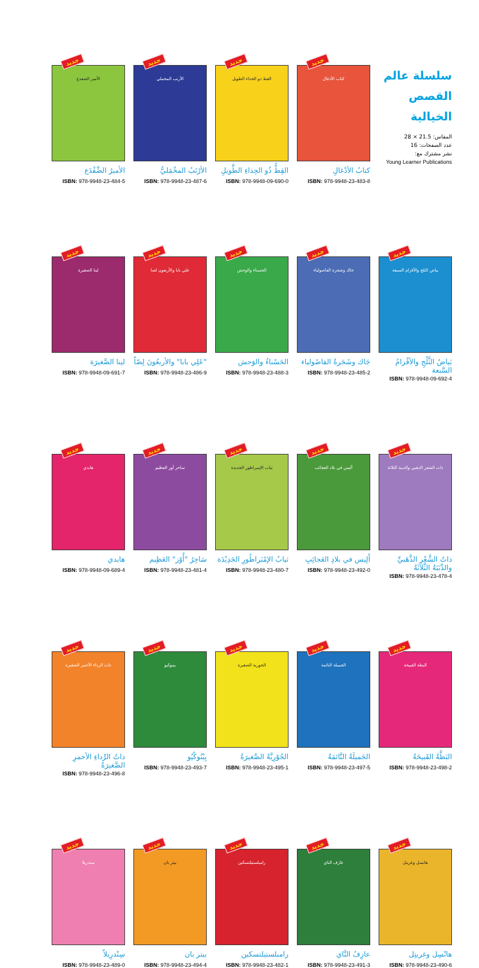سلسلة عالم القصص الخيالية
المقاس: 21.5 × 28
عدد الصفحات: 16
نشر مشترك مع:
Young Learner Publications
جديد
كتاب الأدغال
كتابُ الأدْغالِ
ISBN: 978-9948-23-483-8
جديد
القط ذو الحذاء الطويل
القِطُّ ذُو الحِذاءِ الطَّويلِ
ISBN: 978-9948-09-690-0
جديد
الأرنب المخملي
الأرْنَبُ المخْمَليُّ
ISBN: 978-9948-23-487-6
جديد
الأمير الضفدع
الأميرُ الضِّفْدَع
ISBN: 978-9948-23-484-5
جديد
بياض الثلج والأقزام السبعة
بَياضُ الثَّلْجِ والأقْزامُ السَّبعة
ISBN: 978-9948-09-692-4
جديد
جاك وشجرة الفاصولياء
جَاك وشَجَرةُ الفاصُولياء
ISBN: 978-9948-23-485-2
جديد
الحسناء والوحش
الحَسْناءُ والوَحش
ISBN: 978-9948-23-488-3
جديد
علي بابا والأربعون لصا
"عَلِي بابا" والأربعُونَ لِصّاً
ISBN: 978-9948-23-486-9
جديد
لينا الصغيرة
لينا الصَّغيرَة
ISBN: 978-9948-09-691-7
جديد
ذات الشعر الذهبي والدببة الثلاثة
ذاتُ الشَّعْرِ الذَّهَبيِّ والدِّبَبَةُ الثَّلاثَةُ
ISBN: 978-9948-23-478-4
جديد
أليس في بلاد العجائب
أَلِيس في بلادِ العَجائِبِ
ISBN: 978-9948-23-492-0
جديد
ثياب الإمبراطور الجديدة
ثيابُ الإمْبَراطُورِ الجَدِيْدَة
ISBN: 978-9948-23-480-7
جديد
ساحر أوز العظيم
سَاحِرُ "أُوْز" العَظِيم
ISBN: 978-9948-23-481-4
جديد
هايدي
هايدي
ISBN: 978-9948-09-689-4
جديد
البطة القبيحة
البَطَّةُ القَبيحَةُ
ISBN: 978-9948-23-498-2
جديد
الجميلة النائمة
الجَميلَةُ النَّائمَةُ
ISBN: 978-9948-23-497-5
جديد
الحورية الصغيرة
الحُوْرِيَّةُ الصَّغيرَةُ
ISBN: 978-9948-23-495-1
جديد
بينوكيو
بِيْنُوكْيُو
ISBN: 978-9948-23-493-7
جديد
ذات الرداء الأحمر الصغيرة
ذاتُ الرِّداءِ الأحمرِ الصَّغيرَةُ
ISBN: 978-9948-23-496-8
جديد
هانسل وغريتل
هانْسِل وغريتِل
ISBN: 978-9948-23-490-6
جديد
عازف الناي
عازِفُ النَّاي
ISBN: 978-9948-23-491-3
جديد
رامبلستيلتسكين
رامبلستيلتسكين
ISBN: 978-9948-23-482-1
جديد
بيتر بان
بيتر بان
ISBN: 978-9948-23-494-4
جديد
سندريلا
سِنْدرِيلاّ
ISBN: 978-9948-23-489-0